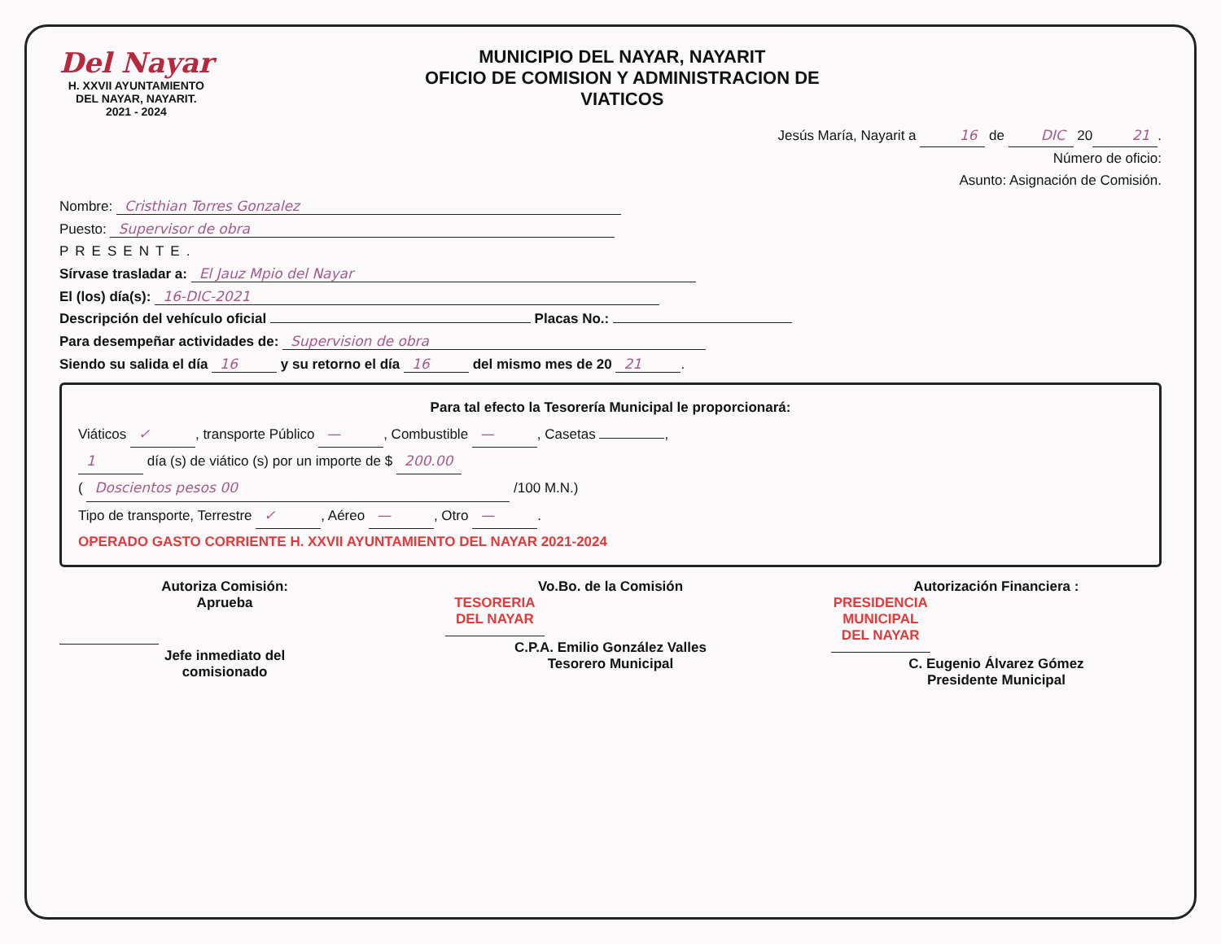Del Nayar
H. XXVII AYUNTAMIENTO
DEL NAYAR, NAYARIT.
2021 - 2024
MUNICIPIO DEL NAYAR, NAYARIT
OFICIO DE COMISION Y ADMINISTRACION DE
VIATICOS
Jesús María, Nayarit a 16 de DIC 20 21.
Número de oficio:
Asunto: Asignación de Comisión.
Nombre: Cristhian Torres Gonzalez
Puesto: Supervisor de obra
PRESENTE.
Sírvase trasladar a: El Jauz Mpio del Nayar
El (los) día(s): 16-DIC-2021
Descripción del vehículo oficial Placas No.:
Para desempeñar actividades de: Supervision de obra
Siendo su salida el día 16 y su retorno el día 16 del mismo mes de 20 21.
Para tal efecto la Tesorería Municipal le proporcionará:
Viáticos ✓, transporte Público —, Combustible —, Casetas ,
1 día (s) de viático (s) por un importe de $ 200.00
( Doscientos pesos 00 /100 M.N.)
Tipo de transporte, Terrestre ✓, Aéreo —, Otro —.
OPERADO GASTO CORRIENTE H. XXVII AYUNTAMIENTO DEL NAYAR 2021-2024
Autoriza Comisión:
Aprueba
Jefe inmediato del
comisionado
Vo.Bo. de la Comisión
TESORERIA DEL NAYAR
C.P.A. Emilio González Valles
Tesorero Municipal
Autorización Financiera :
PRESIDENCIA MUNICIPAL DEL NAYAR
C. Eugenio Álvarez Gómez
Presidente Municipal